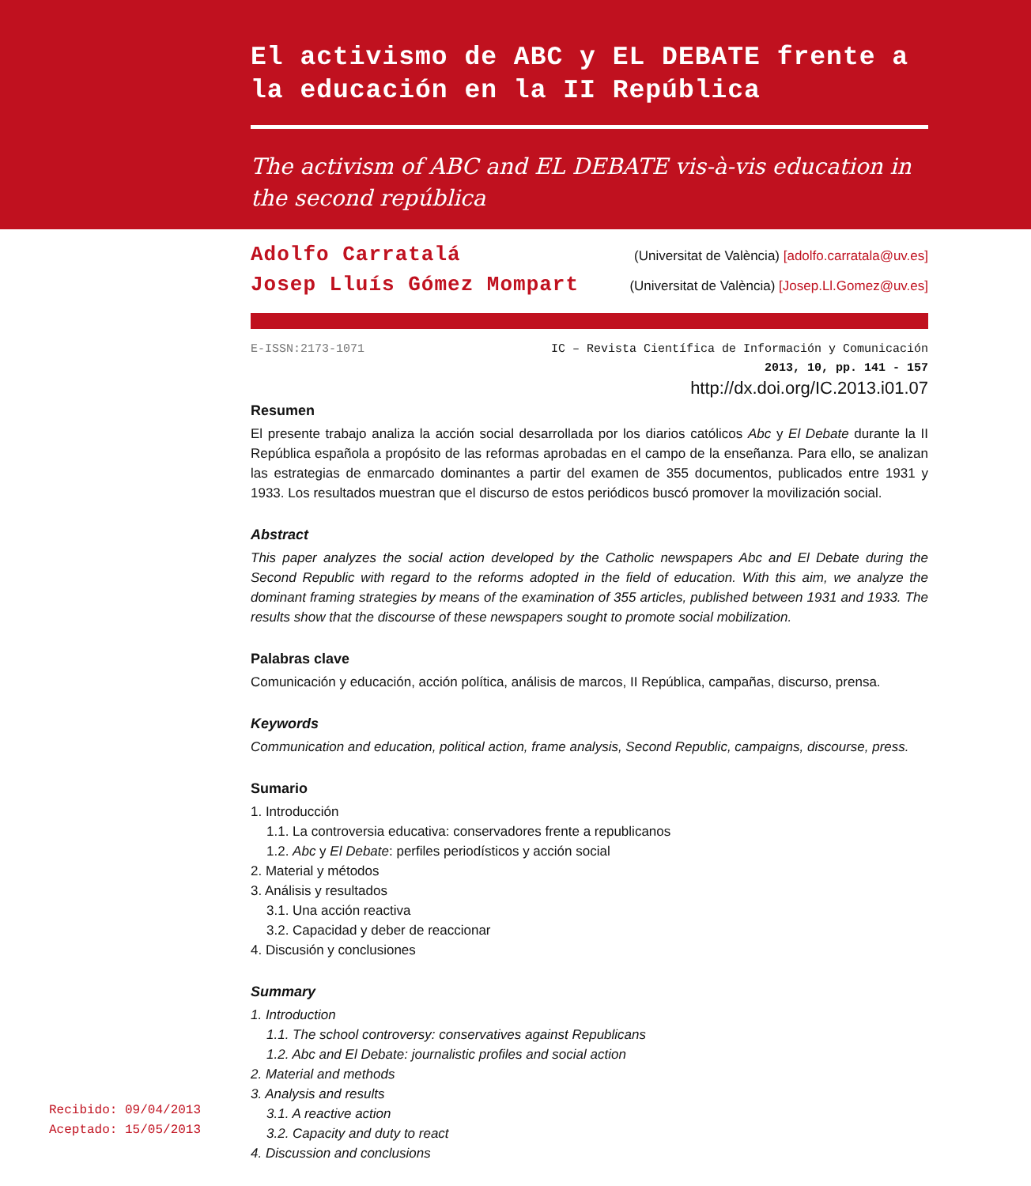El activismo de ABC y EL DEBATE frente a la educación en la II República
The activism of ABC and EL DEBATE vis-à-vis education in the second república
Adolfo Carratalá (Universitat de València) [adolfo.carratala@uv.es]
Josep Lluís Gómez Mompart (Universitat de València) [Josep.Ll.Gomez@uv.es]
E-ISSN:2173-1071 IC – Revista Científica de Información y Comunicación
2013, 10, pp. 141 - 157
http://dx.doi.org/IC.2013.i01.07
Resumen
El presente trabajo analiza la acción social desarrollada por los diarios católicos Abc y El Debate durante la II República española a propósito de las reformas aprobadas en el campo de la enseñanza. Para ello, se analizan las estrategias de enmarcado dominantes a partir del examen de 355 documentos, publicados entre 1931 y 1933. Los resultados muestran que el discurso de estos periódicos buscó promover la movilización social.
Abstract
This paper analyzes the social action developed by the Catholic newspapers Abc and El Debate during the Second Republic with regard to the reforms adopted in the field of education. With this aim, we analyze the dominant framing strategies by means of the examination of 355 articles, published between 1931 and 1933. The results show that the discourse of these newspapers sought to promote social mobilization.
Palabras clave
Comunicación y educación, acción política, análisis de marcos, II República, campañas, discurso, prensa.
Keywords
Communication and education, political action, frame analysis, Second Republic, campaigns, discourse, press.
Sumario
1. Introducción
1.1. La controversia educativa: conservadores frente a republicanos
1.2. Abc y El Debate: perfiles periodísticos y acción social
2. Material y métodos
3. Análisis y resultados
3.1. Una acción reactiva
3.2. Capacidad y deber de reaccionar
4. Discusión y conclusiones
Summary
1. Introduction
1.1. The school controversy: conservatives against Republicans
1.2. Abc and El Debate: journalistic profiles and social action
2. Material and methods
3. Analysis and results
3.1. A reactive action
3.2. Capacity and duty to react
4. Discussion and conclusions
Recibido: 09/04/2013
Aceptado: 15/05/2013